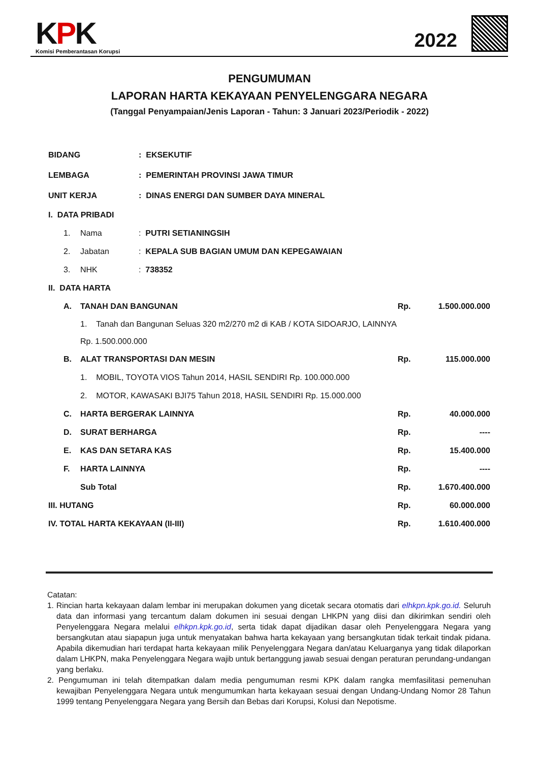KPK
Komisi Pemberantasan Korupsi
2022
PENGUMUMAN
LAPORAN HARTA KEKAYAAN PENYELENGGARA NEGARA
(Tanggal Penyampaian/Jenis Laporan - Tahun: 3 Januari 2023/Periodik - 2022)
| BIDANG | | | : EKSEKUTIF | | |
| LEMBAGA | | | : PEMERINTAH PROVINSI JAWA TIMUR | | |
| UNIT KERJA | | | : DINAS ENERGI DAN SUMBER DAYA MINERAL | | |
| I. DATA PRIBADI | | | | | |
| | 1. | Nama | : PUTRI SETIANINGSIH | | |
| | 2. | Jabatan | : KEPALA SUB BAGIAN UMUM DAN KEPEGAWAIAN | | |
| | 3. | NHK | : 738352 | | |
| II. DATA HARTA | | | | | |
| | A. | TANAH DAN BANGUNAN | | Rp. | 1.500.000.000 |
| | | 1. Tanah dan Bangunan Seluas 320 m2/270 m2 di KAB / KOTA SIDOARJO, LAINNYA Rp. 1.500.000.000 | | | |
| | B. | ALAT TRANSPORTASI DAN MESIN | | Rp. | 115.000.000 |
| | | 1. MOBIL, TOYOTA VIOS Tahun 2014, HASIL SENDIRI Rp. 100.000.000 | | | |
| | | 2. MOTOR, KAWASAKI BJI75 Tahun 2018, HASIL SENDIRI Rp. 15.000.000 | | | |
| | C. | HARTA BERGERAK LAINNYA | | Rp. | 40.000.000 |
| | D. | SURAT BERHARGA | | Rp. | ---- |
| | E. | KAS DAN SETARA KAS | | Rp. | 15.400.000 |
| | F. | HARTA LAINNYA | | Rp. | ---- |
| | | Sub Total | | Rp. | 1.670.400.000 |
| III. HUTANG | | | | Rp. | 60.000.000 |
| IV. TOTAL HARTA KEKAYAAN (II-III) | | | | Rp. | 1.610.400.000 |
Catatan:
1. Rincian harta kekayaan dalam lembar ini merupakan dokumen yang dicetak secara otomatis dari elhkpn.kpk.go.id. Seluruh data dan informasi yang tercantum dalam dokumen ini sesuai dengan LHKPN yang diisi dan dikirimkan sendiri oleh Penyelenggara Negara melalui elhkpn.kpk.go.id, serta tidak dapat dijadikan dasar oleh Penyelenggara Negara yang bersangkutan atau siapapun juga untuk menyatakan bahwa harta kekayaan yang bersangkutan tidak terkait tindak pidana. Apabila dikemudian hari terdapat harta kekayaan milik Penyelenggara Negara dan/atau Keluarganya yang tidak dilaporkan dalam LHKPN, maka Penyelenggara Negara wajib untuk bertanggung jawab sesuai dengan peraturan perundang-undangan yang berlaku.
2. Pengumuman ini telah ditempatkan dalam media pengumuman resmi KPK dalam rangka memfasilitasi pemenuhan kewajiban Penyelenggara Negara untuk mengumumkan harta kekayaan sesuai dengan Undang-Undang Nomor 28 Tahun 1999 tentang Penyelenggara Negara yang Bersih dan Bebas dari Korupsi, Kolusi dan Nepotisme.